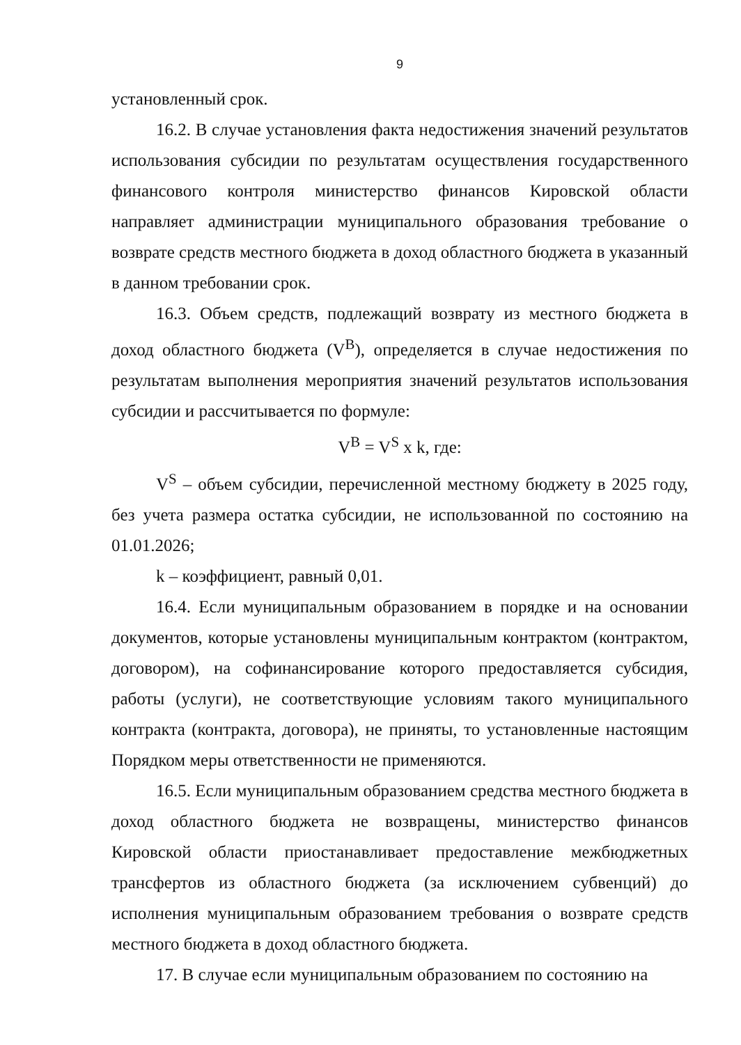9
установленный срок.
16.2. В случае установления факта недостижения значений результатов использования субсидии по результатам осуществления государственного финансового контроля министерство финансов Кировской области направляет администрации муниципального образования требование о возврате средств местного бюджета в доход областного бюджета в указанный в данном требовании срок.
16.3. Объем средств, подлежащий возврату из местного бюджета в доход областного бюджета (V<sup>B</sup>), определяется в случае недостижения по результатам выполнения мероприятия значений результатов использования субсидии и рассчитывается по формуле:
V<sup>B</sup> = V<sup>S</sup> x k, где:
V<sup>S</sup> – объем субсидии, перечисленной местному бюджету в 2025 году, без учета размера остатка субсидии, не использованной по состоянию на 01.01.2026;
k – коэффициент, равный 0,01.
16.4. Если муниципальным образованием в порядке и на основании документов, которые установлены муниципальным контрактом (контрактом, договором), на софинансирование которого предоставляется субсидия, работы (услуги), не соответствующие условиям такого муниципального контракта (контракта, договора), не приняты, то установленные настоящим Порядком меры ответственности не применяются.
16.5. Если муниципальным образованием средства местного бюджета в доход областного бюджета не возвращены, министерство финансов Кировской области приостанавливает предоставление межбюджетных трансфертов из областного бюджета (за исключением субвенций) до исполнения муниципальным образованием требования о возврате средств местного бюджета в доход областного бюджета.
17. В случае если муниципальным образованием по состоянию на